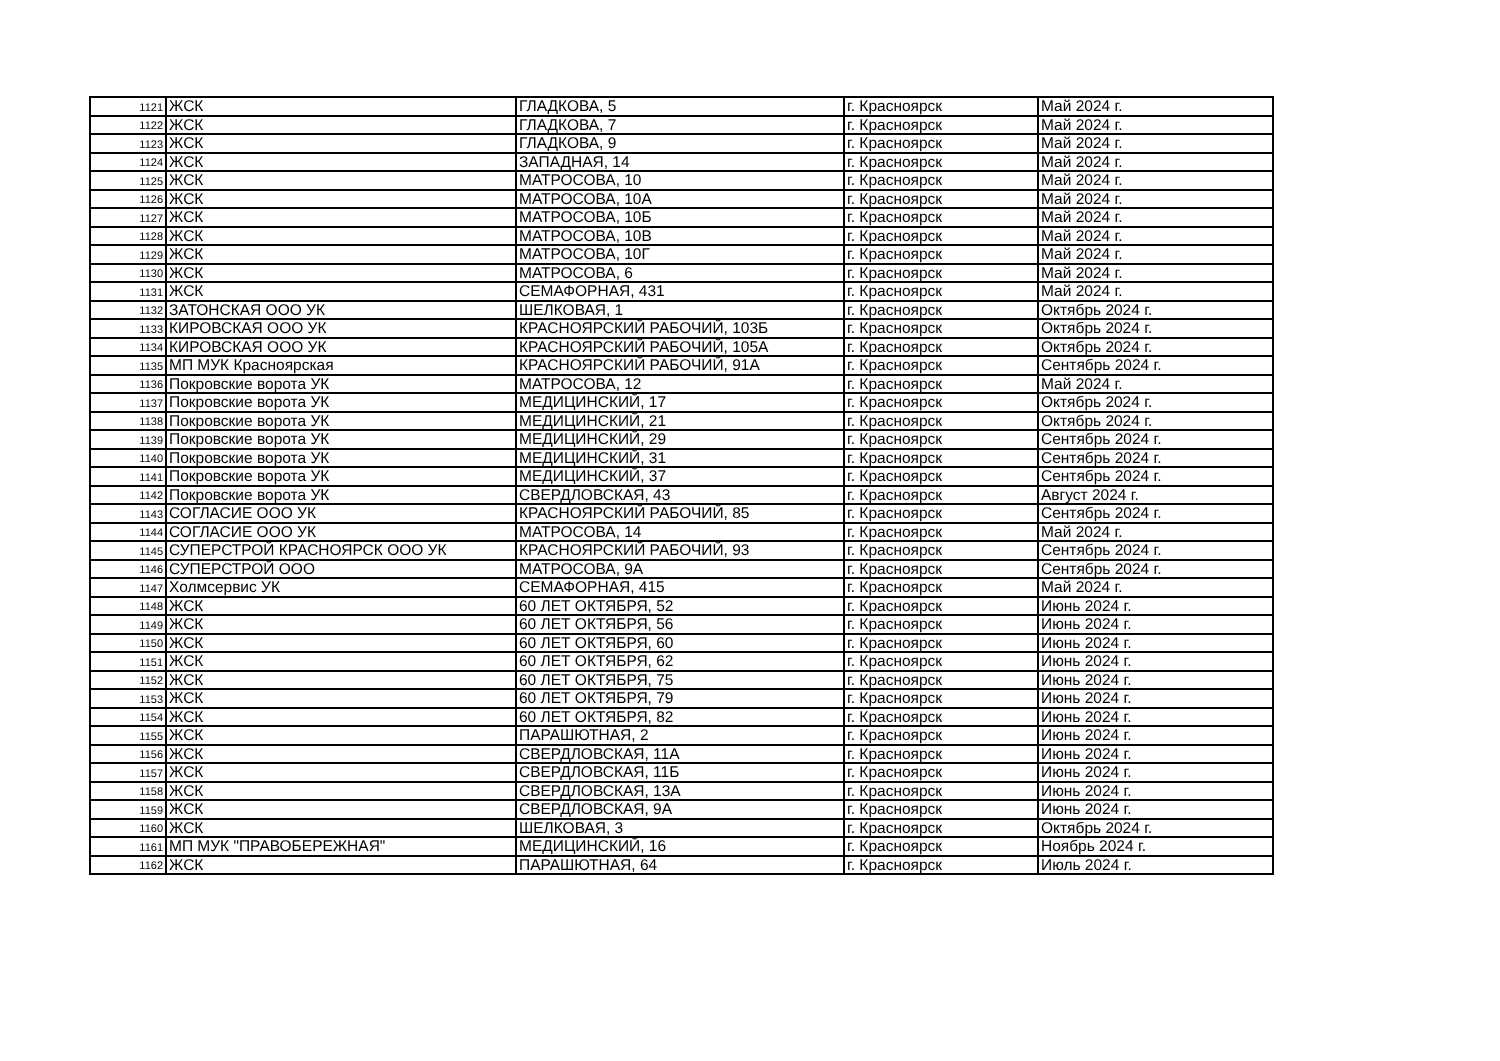| 1121 | ЖСК | ГЛАДКОВА, 5 | г. Красноярск | Май 2024 г. |
| 1122 | ЖСК | ГЛАДКОВА, 7 | г. Красноярск | Май 2024 г. |
| 1123 | ЖСК | ГЛАДКОВА, 9 | г. Красноярск | Май 2024 г. |
| 1124 | ЖСК | ЗАПАДНАЯ, 14 | г. Красноярск | Май 2024 г. |
| 1125 | ЖСК | МАТРОСОВА, 10 | г. Красноярск | Май 2024 г. |
| 1126 | ЖСК | МАТРОСОВА, 10А | г. Красноярск | Май 2024 г. |
| 1127 | ЖСК | МАТРОСОВА, 10Б | г. Красноярск | Май 2024 г. |
| 1128 | ЖСК | МАТРОСОВА, 10В | г. Красноярск | Май 2024 г. |
| 1129 | ЖСК | МАТРОСОВА, 10Г | г. Красноярск | Май 2024 г. |
| 1130 | ЖСК | МАТРОСОВА, 6 | г. Красноярск | Май 2024 г. |
| 1131 | ЖСК | СЕМАФОРНАЯ, 431 | г. Красноярск | Май 2024 г. |
| 1132 | ЗАТОНСКАЯ ООО УК | ШЕЛКОВАЯ, 1 | г. Красноярск | Октябрь 2024 г. |
| 1133 | КИРОВСКАЯ ООО УК | КРАСНОЯРСКИЙ РАБОЧИЙ, 103Б | г. Красноярск | Октябрь 2024 г. |
| 1134 | КИРОВСКАЯ ООО УК | КРАСНОЯРСКИЙ РАБОЧИЙ, 105А | г. Красноярск | Октябрь 2024 г. |
| 1135 | МП МУК Красноярская | КРАСНОЯРСКИЙ РАБОЧИЙ, 91А | г. Красноярск | Сентябрь 2024 г. |
| 1136 | Покровские ворота УК | МАТРОСОВА, 12 | г. Красноярск | Май 2024 г. |
| 1137 | Покровские ворота УК | МЕДИЦИНСКИЙ, 17 | г. Красноярск | Октябрь 2024 г. |
| 1138 | Покровские ворота УК | МЕДИЦИНСКИЙ, 21 | г. Красноярск | Октябрь 2024 г. |
| 1139 | Покровские ворота УК | МЕДИЦИНСКИЙ, 29 | г. Красноярск | Сентябрь 2024 г. |
| 1140 | Покровские ворота УК | МЕДИЦИНСКИЙ, 31 | г. Красноярск | Сентябрь 2024 г. |
| 1141 | Покровские ворота УК | МЕДИЦИНСКИЙ, 37 | г. Красноярск | Сентябрь 2024 г. |
| 1142 | Покровские ворота УК | СВЕРДЛОВСКАЯ, 43 | г. Красноярск | Август 2024 г. |
| 1143 | СОГЛАСИЕ ООО УК | КРАСНОЯРСКИЙ РАБОЧИЙ, 85 | г. Красноярск | Сентябрь 2024 г. |
| 1144 | СОГЛАСИЕ ООО УК | МАТРОСОВА, 14 | г. Красноярск | Май 2024 г. |
| 1145 | СУПЕРСТРОЙ КРАСНОЯРСК ООО УК | КРАСНОЯРСКИЙ РАБОЧИЙ, 93 | г. Красноярск | Сентябрь 2024 г. |
| 1146 | СУПЕРСТРОЙ ООО | МАТРОСОВА, 9А | г. Красноярск | Сентябрь 2024 г. |
| 1147 | Холмсервис УК | СЕМАФОРНАЯ, 415 | г. Красноярск | Май 2024 г. |
| 1148 | ЖСК | 60 ЛЕТ ОКТЯБРЯ, 52 | г. Красноярск | Июнь 2024 г. |
| 1149 | ЖСК | 60 ЛЕТ ОКТЯБРЯ, 56 | г. Красноярск | Июнь 2024 г. |
| 1150 | ЖСК | 60 ЛЕТ ОКТЯБРЯ, 60 | г. Красноярск | Июнь 2024 г. |
| 1151 | ЖСК | 60 ЛЕТ ОКТЯБРЯ, 62 | г. Красноярск | Июнь 2024 г. |
| 1152 | ЖСК | 60 ЛЕТ ОКТЯБРЯ, 75 | г. Красноярск | Июнь 2024 г. |
| 1153 | ЖСК | 60 ЛЕТ ОКТЯБРЯ, 79 | г. Красноярск | Июнь 2024 г. |
| 1154 | ЖСК | 60 ЛЕТ ОКТЯБРЯ, 82 | г. Красноярск | Июнь 2024 г. |
| 1155 | ЖСК | ПАРАШЮТНАЯ, 2 | г. Красноярск | Июнь 2024 г. |
| 1156 | ЖСК | СВЕРДЛОВСКАЯ, 11А | г. Красноярск | Июнь 2024 г. |
| 1157 | ЖСК | СВЕРДЛОВСКАЯ, 11Б | г. Красноярск | Июнь 2024 г. |
| 1158 | ЖСК | СВЕРДЛОВСКАЯ, 13А | г. Красноярск | Июнь 2024 г. |
| 1159 | ЖСК | СВЕРДЛОВСКАЯ, 9А | г. Красноярск | Июнь 2024 г. |
| 1160 | ЖСК | ШЕЛКОВАЯ, 3 | г. Красноярск | Октябрь 2024 г. |
| 1161 | МП МУК "ПРАВОБЕРЕЖНАЯ" | МЕДИЦИНСКИЙ, 16 | г. Красноярск | Ноябрь 2024 г. |
| 1162 | ЖСК | ПАРАШЮТНАЯ, 64 | г. Красноярск | Июль 2024 г. |